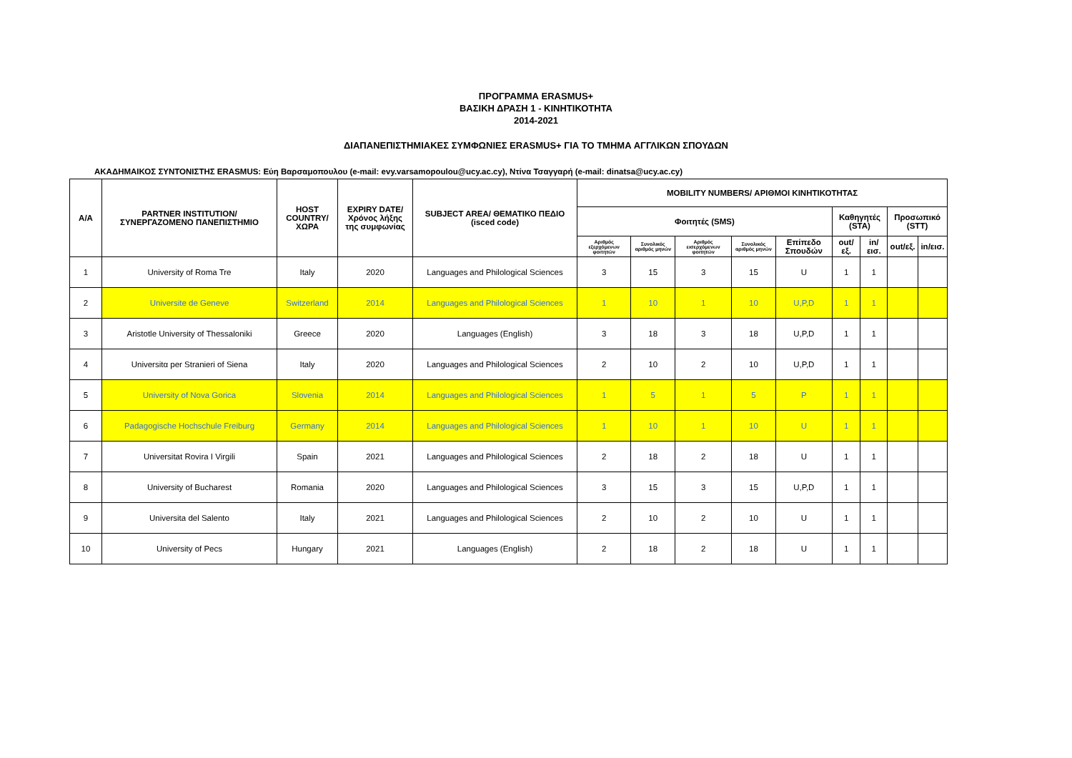ΠΡΟΓΡΑΜΜΑ ERASMUS+
ΒΑΣΙΚΗ ΔΡΑΣΗ 1 - ΚΙΝΗΤΙΚΟΤΗΤΑ
2014-2021
ΔΙΑΠΑΝΕΠΙΣΤΗΜΙΑΚΕΣ ΣΥΜΦΩΝΙΕΣ ERASMUS+ ΓΙΑ ΤΟ ΤΜΗΜΑ ΑΓΓΛΙΚΩΝ ΣΠΟΥΔΩΝ
ΑΚΑΔΗΜΑΙΚΟΣ ΣΥΝΤΟΝΙΣΤΗΣ ERASMUS: Εύη Βαρσαμοπουλου (e-mail: evy.varsamopoulou@ucy.ac.cy), Ντίνα Τσαγγαρή (e-mail: dinatsa@ucy.ac.cy)
| A/A | PARTNER INSTITUTION/ ΣΥΝΕΡΓΑΖΟΜΕΝΟ ΠΑΝΕΠΙΣΤΗΜΙΟ | HOST COUNTRY/ ΧΩΡΑ | EXPIRY DATE/ Χρόνος λήξης της συμφωνίας | SUBJECT AREA/ ΘΕΜΑΤΙΚΟ ΠΕΔΙΟ (isced code) | MOBILITY NUMBERS/ ΑΡΙΘΜΟΙ ΚΙΝΗΤΙΚΟΤΗΤΑΣ | | | | | | | | |
| --- | --- | --- | --- | --- | --- | --- | --- | --- | --- | --- | --- | --- | --- |
| | | | | | Φοιτητές (SMS) | | | | | Καθηγητές (STA) | | Προσωπικό (STT) | |
| | | | | | Αριθμός εξερχόμενων φοιτητών | Συνολικός αριθμός μηνών | Αριθμός εισερχόμενων φοιτητών | Συνολικός αριθμός μηνών | Επίπεδο Σπουδών | out/εξ. | in/εισ. | out/εξ. | in/εισ. |
| 1 | University of Roma Tre | Italy | 2020 | Languages and Philological Sciences | 3 | 15 | 3 | 15 | U | 1 | 1 | | |
| 2 | Universite de Geneve | Switzerland | 2014 | Languages and Philological Sciences | 1 | 10 | 1 | 10 | U,P,D | 1 | 1 | | |
| 3 | Aristotle University of Thessaloniki | Greece | 2020 | Languages (English) | 3 | 18 | 3 | 18 | U,P,D | 1 | 1 | | |
| 4 | Universitα per Stranieri of Siena | Italy | 2020 | Languages and Philological Sciences | 2 | 10 | 2 | 10 | U,P,D | 1 | 1 | | |
| 5 | University of Nova Gorica | Slovenia | 2014 | Languages and Philological Sciences | 1 | 5 | 1 | 5 | P | 1 | 1 | | |
| 6 | Padagogische Hochschule Freiburg | Germany | 2014 | Languages and Philological Sciences | 1 | 10 | 1 | 10 | U | 1 | 1 | | |
| 7 | Universitat Rovira I Virgili | Spain | 2021 | Languages and Philological Sciences | 2 | 18 | 2 | 18 | U | 1 | 1 | | |
| 8 | University of Bucharest | Romania | 2020 | Languages and Philological Sciences | 3 | 15 | 3 | 15 | U,P,D | 1 | 1 | | |
| 9 | Universita del Salento | Italy | 2021 | Languages and Philological Sciences | 2 | 10 | 2 | 10 | U | 1 | 1 | | |
| 10 | University of Pecs | Hungary | 2021 | Languages (English) | 2 | 18 | 2 | 18 | U | 1 | 1 | | |